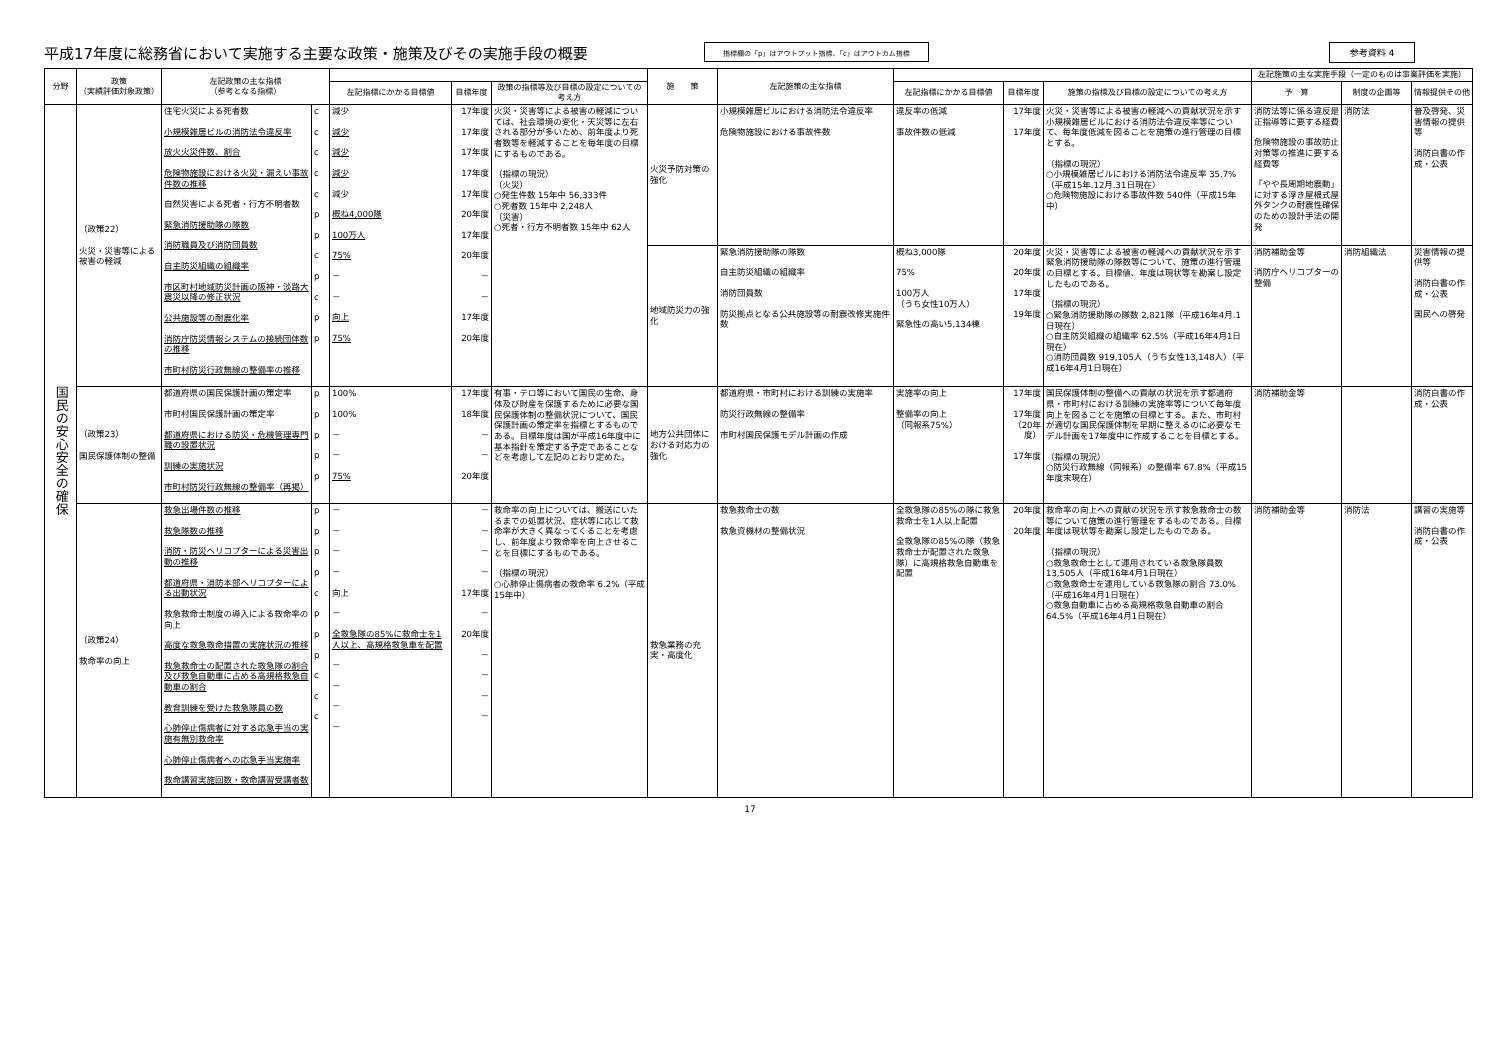平成17年度に総務省において実施する主要な政策・施策及びその実施手段の概要
指標欄の「p」はアウトプット指標、「c」はアウトカム指標
参考資料 4
| 分野 | 政策 （実績評価対象政策） | 左記政策の主な指標 （参考となる指標） | | | | | 施 策 | 左記施策の主な指標 | | | | 左記施策の主な実施手段（一定のものは事業評価を実施） | | |
| --- | --- | --- | --- | --- | --- | --- | --- | --- | --- | --- | --- | --- | --- | --- |
| | | | | 左記指標にかかる目標値 | 目標年度 | 政策の指標等及び目標の設定についての考え方 | | | 左記指標にかかる目標値 | 目標年度 | 施策の指標及び目標の設定についての考え方 | 予 算 | 制度の企画等 | 情報提供その他 |
| 国民の安心安全の確保 | （政策22） 火災・災害等による被害の軽減 | 住宅火災による死者数 小規模雑居ビルの消防法令違反率 放火火災件数、割合 危険物施設における火災・漏えい事故件数の推移 自然災害による死者・行方不明者数 緊急消防援助隊の隊数 消防職員及び消防団員数 自主防災組織の組織率 市区町村地域防災計画の阪神・淡路大震災以降の修正状況 公共施設等の耐震化率 消防庁防災情報システムの接続団体数の推移 市町村防災行政無線の整備率の推移 | c c c c c p p c p c p p | 減少 減少 減少 減少 減少 概ね4,000隊 100万人 75% － － 向上 75% | 17年度 17年度 17年度 17年度 17年度 20年度 17年度 20年度 － － 17年度 20年度 | 火災・災害等による被害の軽減については、社会環境の変化・天災等に左右される部分が多いため、前年度より死者数等を軽減することを毎年度の目標にするものである。 （指標の現況） （火災） ○発生件数 15年中 56,333件 ○死者数 15年中 2,248人 （災害） ○死者・行方不明者数 15年中 62人 | 火災予防対策の強化 | 小規模雑居ビルにおける消防法令違反率 危険物施設における事故件数 | 違反率の低減 事故件数の低減 | 17年度 17年度 | 火災・災害等による被害の軽減への貢献状況を示す小規模雑居ビルにおける消防法令違反率等について、毎年度低減を図ることを施策の進行管理の目標とする。 （指標の現況） ○小規模雑居ビルにおける消防法令違反率 35.7%（平成15年.12月.31日現在） ○危険物施設における事故件数 540件（平成15年中） | 消防法等に係る違反是正指導等に要する経費 危険物施設の事故防止対策等の推進に要する経費等 「やや長周期地震動」に対する浮き屋根式屋外タンクの耐震性確保のための設計手法の開発 | 消防法 | 普及啓発、災害情報の提供等 消防白書の作成・公表 |
| | | | | | | | 地域防災力の強化 | 緊急消防援助隊の隊数 自主防災組織の組織率 消防団員数 防災拠点となる公共施設等の耐震改修実施件数 | 概ね3,000隊 75% 100万人 （うち女性10万人） 緊急性の高い5,134棟 | 20年度 20年度 17年度 19年度 | 火災・災害等による被害の軽減への貢献状況を示す緊急消防援助隊の隊数等について、施策の進行管理の目標とする。目標値、年度は現状等を勘案し設定したものである。 （指標の現況） ○緊急消防援助隊の隊数 2,821隊（平成16年4月.1日現在） ○自主防災組織の組織率 62.5%（平成16年4月1日現在） ○消防団員数 919,105人（うち女性13,148人）（平成16年4月1日現在） | 消防補助金等 消防庁ヘリコプターの整備 | 消防組織法 | 災害情報の提供等 消防白書の作成・公表 国民への啓発 |
| | （政策23） 国民保護体制の整備 | 都道府県の国民保護計画の策定率 市町村国民保護計画の策定率 都道府県における防災・危機管理専門職の設置状況 訓練の実施状況 市町村防災行政無線の整備率（再掲） | p p p p p | 100% 100% － － 75% | 17年度 18年度 － － 20年度 | 有事・テロ等において国民の生命、身体及び財産を保護するために必要な国民保護体制の整備状況について、国民保護計画の策定率を指標とするものである。目標年度は国が平成16年度中に基本指針を策定する予定であることなどを考慮して左記のとおり定めた。 | 地方公共団体における対応力の強化 | 都道府県・市町村における訓練の実施率 防災行政無線の整備率 市町村国民保護モデル計画の作成 | 実施率の向上 整備率の向上 （同報系75%） | 17年度 17年度 （20年度） 17年度 | 国民保護体制の整備への貢献の状況を示す都道府県・市町村における訓練の実施率等について毎年度向上を図ることを施策の目標とする。また、市町村が適切な国民保護体制を早期に整えるのに必要なモデル計画を17年度中に作成することを目標とする。 （指標の現況） ○防災行政無線（同報系）の整備率 67.8%（平成15年度末現在） | 消防補助金等 | | 消防白書の作成・公表 |
| | （政策24） 救命率の向上 | 救急出場件数の推移 救急隊数の推移 消防・防災ヘリコプターによる災害出動の推移 都道府県・消防本部ヘリコプターによる出動状況 救急救命士制度の導入による救命率の向上 高度な救急救命措置の実施状況の推移 救急救命士の配置された救急隊の割合及び救急自動車に占める高規格救急自動車の割合 教育訓練を受けた救急隊員の数 心肺停止傷病者に対する応急手当の実施有無別救命率 心肺停止傷病者への応急手当実施率 救命講習実施回数・救命講習受講者数 | p p p p c p p p c c c | － － － － 向上 － 全救急隊の85%に救命士を1人以上、高規格救急車を配置 － － － － | － － － － 17年度 － 20年度 － － － － | 救命率の向上については、搬送にいたるまでの処置状況、症状等に応じて救命率が大きく異なってくることを考慮し、前年度より救命率を向上させることを目標にするものである。 （指標の現況） ○心肺停止傷病者の救命率 6.2%（平成15年中） | 救急業務の充実・高度化 | 救急救命士の数 救急資機材の整備状況 | 全救急隊の85%の隊に救急救命士を1人以上配置 全救急隊の85%の隊（救急救命士が配置された救急隊）に高規格救急自動車を配置 | 20年度 20年度 | 救命率の向上への貢献の状況を示す救急救命士の数等について施策の進行管理をするものである。目標年度は現状等を勘案し設定したものである。 （指標の現況） ○救急救命士として運用されている救急隊員数 13,505人（平成16年4月1日現在） ○救急救命士を運用している救急隊の割合 73.0%（平成16年4月1日現在） ○救急自動車に占める高規格救急自動車の割合 64.5%（平成16年4月1日現在） | 消防補助金等 | 消防法 | 講習の実施等 消防白書の作成・公表 |
17